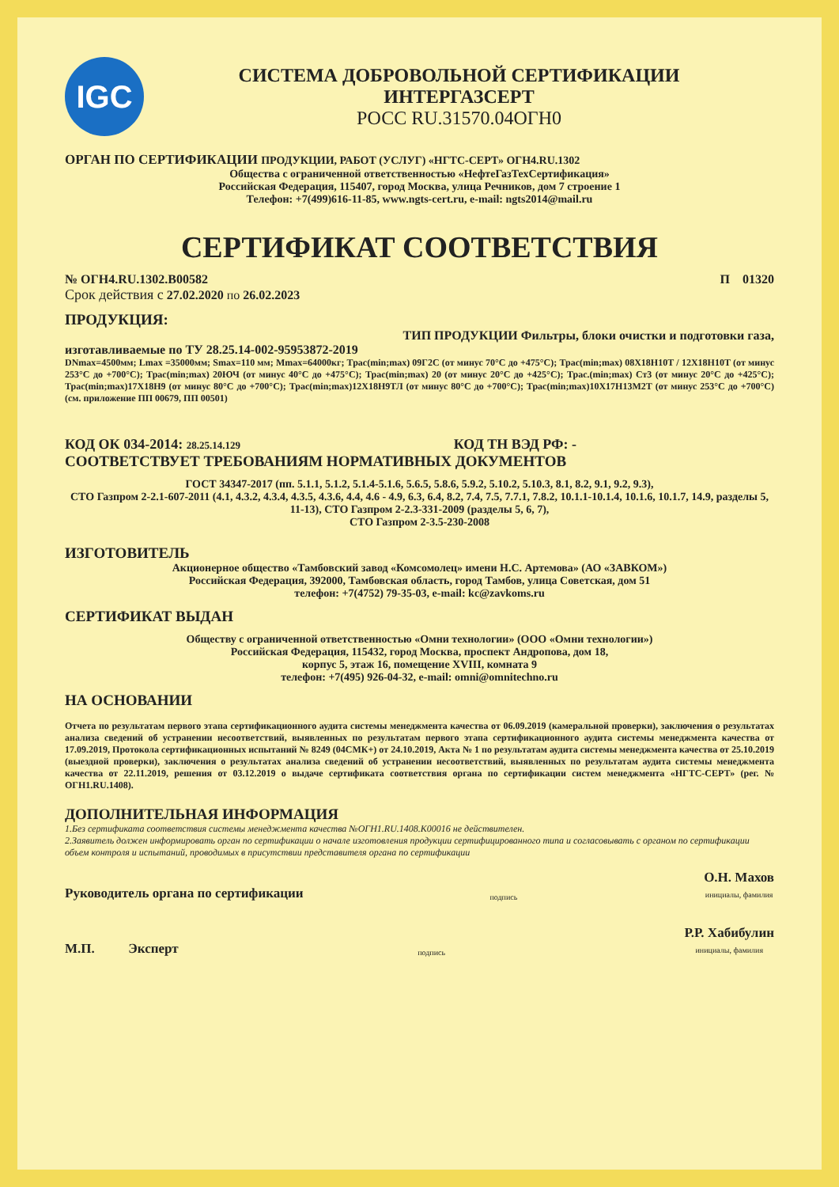IGC
СИСТЕМА ДОБРОВОЛЬНОЙ СЕРТИФИКАЦИИ
ИНТЕРГАЗСЕРТ
РОСС RU.31570.04ОГН0
ОРГАН ПО СЕРТИФИКАЦИИ ПРОДУКЦИИ, РАБОТ (УСЛУГ) «НГТС-СЕРТ» ОГН4.RU.1302
Общества с ограниченной ответственностью «НефтеГазТехСертификация»
Российская Федерация, 115407, город Москва, улица Речников, дом 7 строение 1
Телефон: +7(499)616-11-85, www.ngts-cert.ru, e-mail: ngts2014@mail.ru
СЕРТИФИКАТ СООТВЕТСТВИЯ
№ ОГН4.RU.1302.B00582 П 01320
Срок действия с 27.02.2020 по 26.02.2023
ПРОДУКЦИЯ:
ТИП ПРОДУКЦИИ Фильтры, блоки очистки и подготовки газа,
изготавливаемые по ТУ 28.25.14-002-95953872-2019
DNmax=4500мм; Lmax =35000мм; Smax=110 мм; Mmax=64000кг; Трас(min;max) 09Г2С (от минус 70°С до +475°С); Трас(min;max) 08Х18Н10Т / 12Х18Н10Т (от минус 253°С до +700°С); Трас(min;max) 20ЮЧ (от минус 40°С до +475°С); Трас(min;max) 20 (от минус 20°С до +425°С); Трас.(min;max) Ст3 (от минус 20°С до +425°С); Трас(min;max)17Х18Н9 (от минус 80°С до +700°С); Трас(min;max)12Х18Н9ТЛ (от минус 80°С до +700°С); Трас(min;max)10Х17Н13М2Т (от минус 253°С до +700°С) (см. приложение ПП 00679, ПП 00501)
КОД ОК 034-2014: 28.25.14.129 КОД ТН ВЭД РФ: -
СООТВЕТСТВУЕТ ТРЕБОВАНИЯМ НОРМАТИВНЫХ ДОКУМЕНТОВ
ГОСТ 34347-2017 (пп. 5.1.1, 5.1.2, 5.1.4-5.1.6, 5.6.5, 5.8.6, 5.9.2, 5.10.2, 5.10.3, 8.1, 8.2, 9.1, 9.2, 9.3),
СТО Газпром 2-2.1-607-2011 (4.1, 4.3.2, 4.3.4, 4.3.5, 4.3.6, 4.4, 4.6 - 4.9, 6.3, 6.4, 8.2, 7.4, 7.5, 7.7.1, 7.8.2, 10.1.1-10.1.4, 10.1.6, 10.1.7, 14.9, разделы 5, 11-13), СТО Газпром 2-2.3-331-2009 (разделы 5, 6, 7),
СТО Газпром 2-3.5-230-2008
ИЗГОТОВИТЕЛЬ
Акционерное общество «Тамбовский завод «Комсомолец» имени Н.С. Артемова» (АО «ЗАВКОМ»)
Российская Федерация, 392000, Тамбовская область, город Тамбов, улица Советская, дом 51
телефон: +7(4752) 79-35-03, e-mail: kc@zavkoms.ru
СЕРТИФИКАТ ВЫДАН
Обществу с ограниченной ответственностью «Омни технологии» (ООО «Омни технологии»)
Российская Федерация, 115432, город Москва, проспект Андропова, дом 18,
корпус 5, этаж 16, помещение XVIII, комната 9
телефон: +7(495) 926-04-32, e-mail: omni@omnitechno.ru
НА ОСНОВАНИИ
Отчета по результатам первого этапа сертификационного аудита системы менеджмента качества от 06.09.2019 (камеральной проверки), заключения о результатах анализа сведений об устранении несоответствий, выявленных по результатам первого этапа сертификационного аудита системы менеджмента качества от 17.09.2019, Протокола сертификационных испытаний № 8249 (04СМК+) от 24.10.2019, Акта № 1 по результатам аудита системы менеджмента качества от 25.10.2019 (выездной проверки), заключения о результатах анализа сведений об устранении несоответствий, выявленных по результатам аудита системы менеджмента качества от 22.11.2019, решения от 03.12.2019 о выдаче сертификата соответствия органа по сертификации систем менеджмента «НГТС-СЕРТ» (рег. № ОГН1.RU.1408).
ДОПОЛНИТЕЛЬНАЯ ИНФОРМАЦИЯ
1.Без сертификата соответствия системы менеджмента качества №ОГН1.RU.1408.К00016 не действителен.
2.Заявитель должен информировать орган по сертификации о начале изготовления продукции сертифицированного типа и согласовывать с органом по сертификации объем контроля и испытаний, проводимых в присутствии представителя органа по сертификации
Руководитель органа по сертификации подпись О.Н. Махов
инициалы, фамилия
М.П. Эксперт подпись Р.Р. Хабибулин
инициалы, фамилия